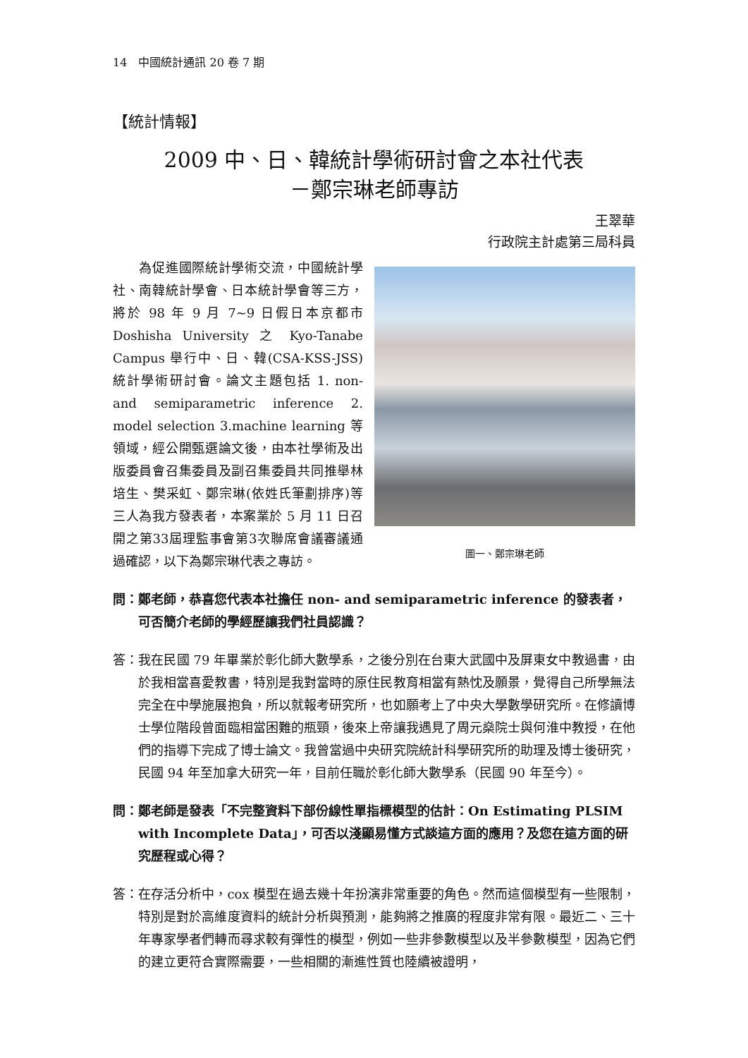14　中國統計通訊 20 卷 7 期
【統計情報】
2009 中、日、韓統計學術研討會之本社代表
－鄭宗琳老師專訪
王翠華
行政院主計處第三局科員
　　為促進國際統計學術交流，中國統計學社、南韓統計學會、日本統計學會等三方，將於 98 年 9 月 7~9 日假日本京都市 Doshisha University 之 Kyo-Tanabe Campus 舉行中、日、韓(CSA-KSS-JSS)統計學術研討會。論文主題包括 1. non- and semiparametric inference 2. model selection 3.machine learning 等領域，經公開甄選論文後，由本社學術及出版委員會召集委員及副召集委員共同推舉林培生、樊采虹、鄭宗琳(依姓氏筆劃排序)等三人為我方發表者，本案業於 5 月 11 日召開之第33屆理監事會第3次聯席會議審議通過確認，以下為鄭宗琳代表之專訪。
圖一、鄭宗琳老師
問：鄭老師，恭喜您代表本社擔任 non- and semiparametric inference 的發表者，可否簡介老師的學經歷讓我們社員認識？
答：我在民國 79 年畢業於彰化師大數學系，之後分別在台東大武國中及屏東女中教過書，由於我相當喜愛教書，特別是我對當時的原住民教育相當有熱忱及願景，覺得自己所學無法完全在中學施展抱負，所以就報考研究所，也如願考上了中央大學數學研究所。在修讀博士學位階段曾面臨相當困難的瓶頸，後來上帝讓我遇見了周元燊院士與何淮中教授，在他們的指導下完成了博士論文。我曾當過中央研究院統計科學研究所的助理及博士後研究，民國 94 年至加拿大研究一年，目前任職於彰化師大數學系（民國 90 年至今）。
問：鄭老師是發表「不完整資料下部份線性單指標模型的估計：On Estimating PLSIM with Incomplete Data」，可否以淺顯易懂方式談這方面的應用？及您在這方面的研究歷程或心得？
答：在存活分析中，cox 模型在過去幾十年扮演非常重要的角色。然而這個模型有一些限制，特別是對於高維度資料的統計分析與預測，能夠將之推廣的程度非常有限。最近二、三十年專家學者們轉而尋求較有彈性的模型，例如一些非參數模型以及半參數模型，因為它們的建立更符合實際需要，一些相關的漸進性質也陸續被證明，